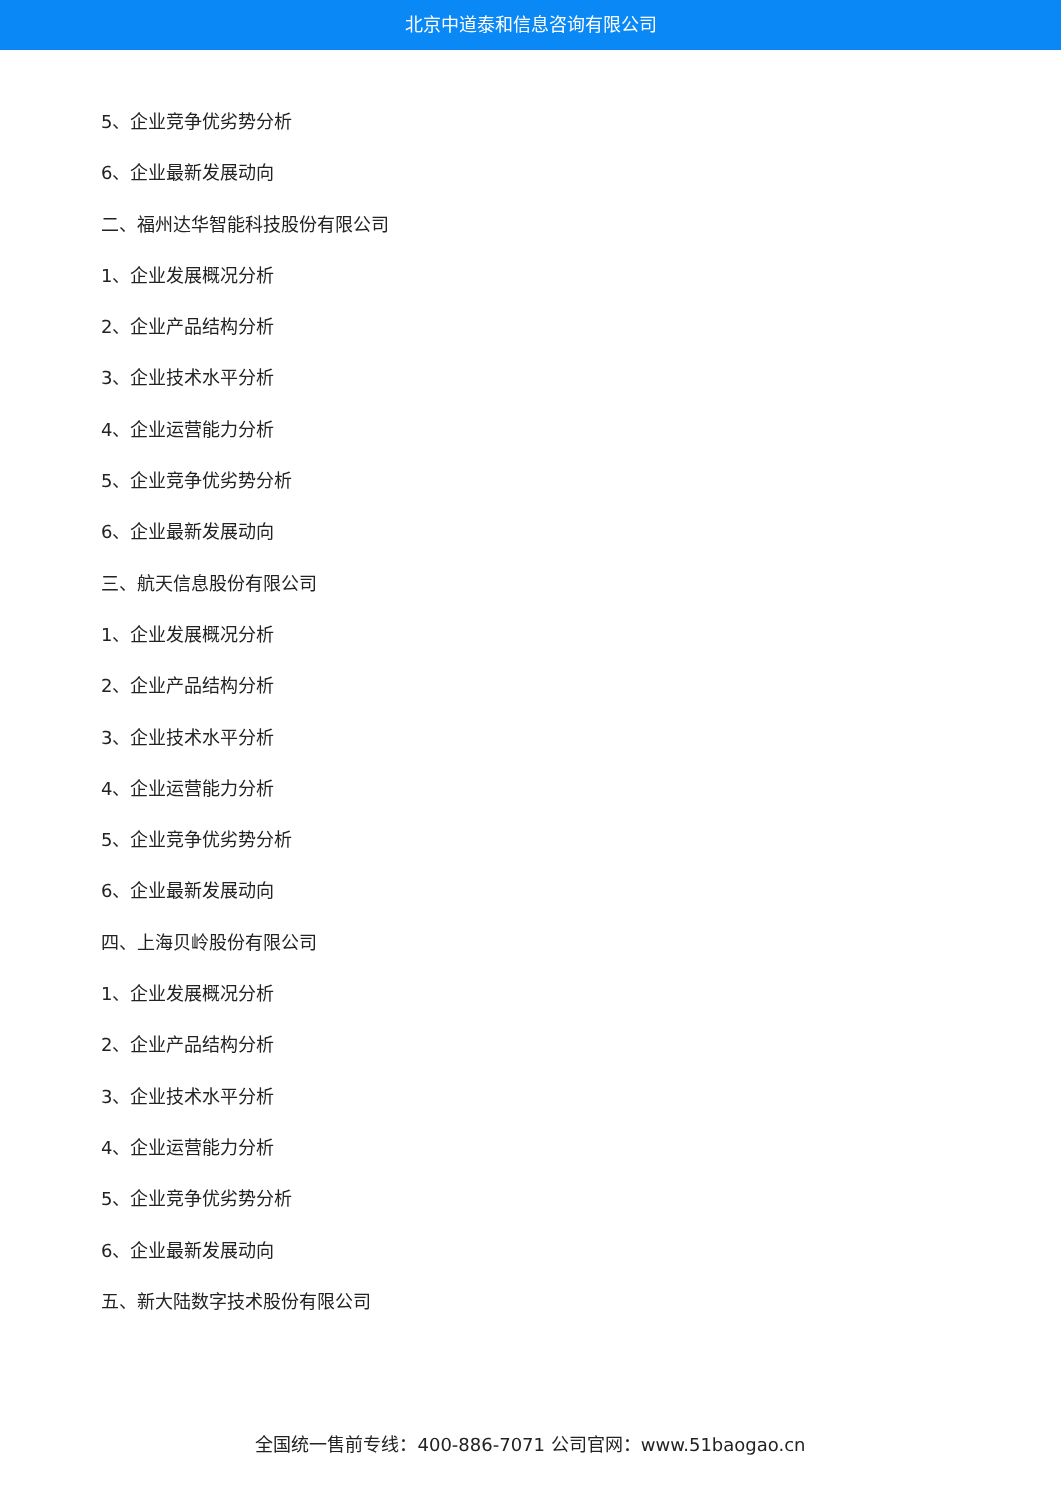北京中道泰和信息咨询有限公司
5、企业竞争优劣势分析
6、企业最新发展动向
二、福州达华智能科技股份有限公司
1、企业发展概况分析
2、企业产品结构分析
3、企业技术水平分析
4、企业运营能力分析
5、企业竞争优劣势分析
6、企业最新发展动向
三、航天信息股份有限公司
1、企业发展概况分析
2、企业产品结构分析
3、企业技术水平分析
4、企业运营能力分析
5、企业竞争优劣势分析
6、企业最新发展动向
四、上海贝岭股份有限公司
1、企业发展概况分析
2、企业产品结构分析
3、企业技术水平分析
4、企业运营能力分析
5、企业竞争优劣势分析
6、企业最新发展动向
五、新大陆数字技术股份有限公司
全国统一售前专线：400-886-7071 公司官网：www.51baogao.cn